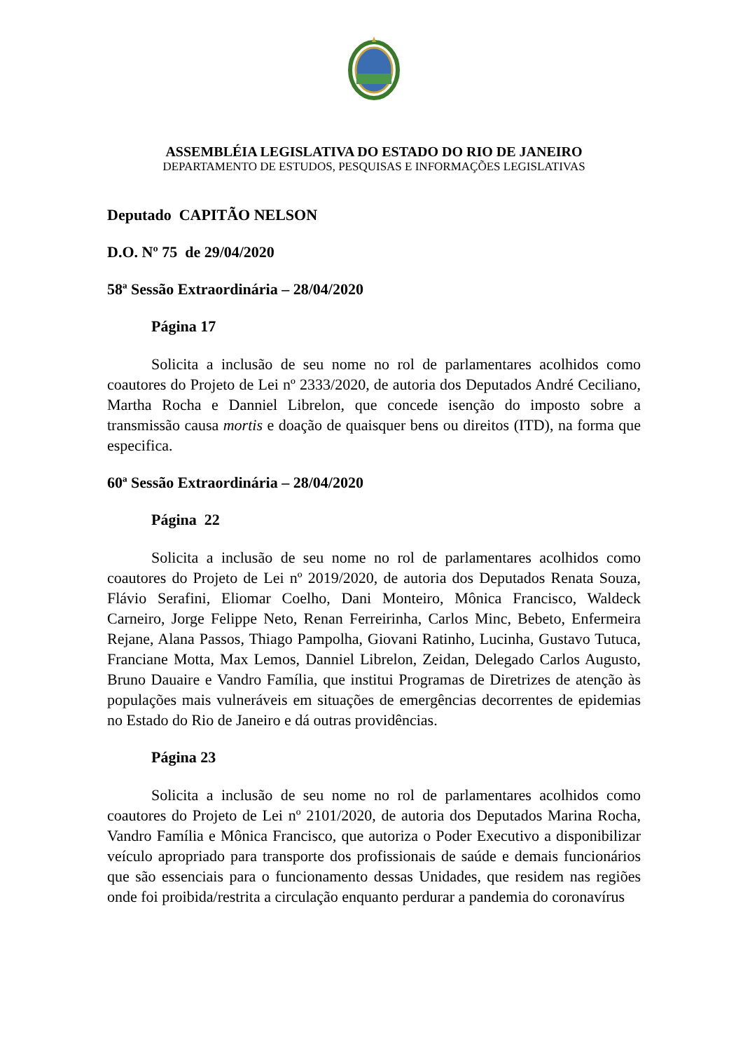ASSEMBLÉIA LEGISLATIVA DO ESTADO DO RIO DE JANEIRO
DEPARTAMENTO DE ESTUDOS, PESQUISAS E INFORMAÇÕES LEGISLATIVAS
Deputado CAPITÃO NELSON
D.O. Nº 75 de 29/04/2020
58ª Sessão Extraordinária – 28/04/2020
Página 17
Solicita a inclusão de seu nome no rol de parlamentares acolhidos como coautores do Projeto de Lei nº 2333/2020, de autoria dos Deputados André Ceciliano, Martha Rocha e Danniel Librelon, que concede isenção do imposto sobre a transmissão causa mortis e doação de quaisquer bens ou direitos (ITD), na forma que especifica.
60ª Sessão Extraordinária – 28/04/2020
Página 22
Solicita a inclusão de seu nome no rol de parlamentares acolhidos como coautores do Projeto de Lei nº 2019/2020, de autoria dos Deputados Renata Souza, Flávio Serafini, Eliomar Coelho, Dani Monteiro, Mônica Francisco, Waldeck Carneiro, Jorge Felippe Neto, Renan Ferreirinha, Carlos Minc, Bebeto, Enfermeira Rejane, Alana Passos, Thiago Pampolha, Giovani Ratinho, Lucinha, Gustavo Tutuca, Franciane Motta, Max Lemos, Danniel Librelon, Zeidan, Delegado Carlos Augusto, Bruno Dauaire e Vandro Família, que institui Programas de Diretrizes de atenção às populações mais vulneráveis em situações de emergências decorrentes de epidemias no Estado do Rio de Janeiro e dá outras providências.
Página 23
Solicita a inclusão de seu nome no rol de parlamentares acolhidos como coautores do Projeto de Lei nº 2101/2020, de autoria dos Deputados Marina Rocha, Vandro Família e Mônica Francisco, que autoriza o Poder Executivo a disponibilizar veículo apropriado para transporte dos profissionais de saúde e demais funcionários que são essenciais para o funcionamento dessas Unidades, que residem nas regiões onde foi proibida/restrita a circulação enquanto perdurar a pandemia do coronavírus